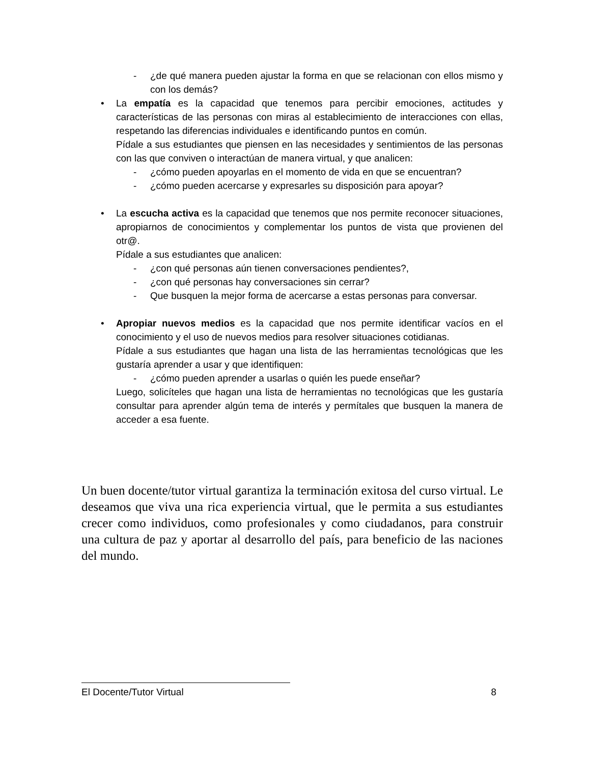- ¿de qué manera pueden ajustar la forma en que se relacionan con ellos mismo y con los demás?
• La empatía es la capacidad que tenemos para percibir emociones, actitudes y características de las personas con miras al establecimiento de interacciones con ellas, respetando las diferencias individuales e identificando puntos en común.
Pídale a sus estudiantes que piensen en las necesidades y sentimientos de las personas con las que conviven o interactúan de manera virtual, y que analicen:
- ¿cómo pueden apoyarlas en el momento de vida en que se encuentran?
- ¿cómo pueden acercarse y expresarles su disposición para apoyar?
• La escucha activa es la capacidad que tenemos que nos permite reconocer situaciones, apropiarnos de conocimientos y complementar los puntos de vista que provienen del otr@.
Pídale a sus estudiantes que analicen:
- ¿con qué personas aún tienen conversaciones pendientes?,
- ¿con qué personas hay conversaciones sin cerrar?
- Que busquen la mejor forma de acercarse a estas personas para conversar.
• Apropiar nuevos medios es la capacidad que nos permite identificar vacíos en el conocimiento y el uso de nuevos medios para resolver situaciones cotidianas.
Pídale a sus estudiantes que hagan una lista de las herramientas tecnológicas que les gustaría aprender a usar y que identifiquen:
- ¿cómo pueden aprender a usarlas o quién les puede enseñar?
Luego, solicíteles que hagan una lista de herramientas no tecnológicas que les gustaría consultar para aprender algún tema de interés y permítales que busquen la manera de acceder a esa fuente.
Un buen docente/tutor virtual garantiza la terminación exitosa del curso virtual. Le deseamos que viva una rica experiencia virtual, que le permita a sus estudiantes crecer como individuos, como profesionales y como ciudadanos, para construir una cultura de paz y aportar al desarrollo del país, para beneficio de las naciones del mundo.
El Docente/Tutor Virtual 8